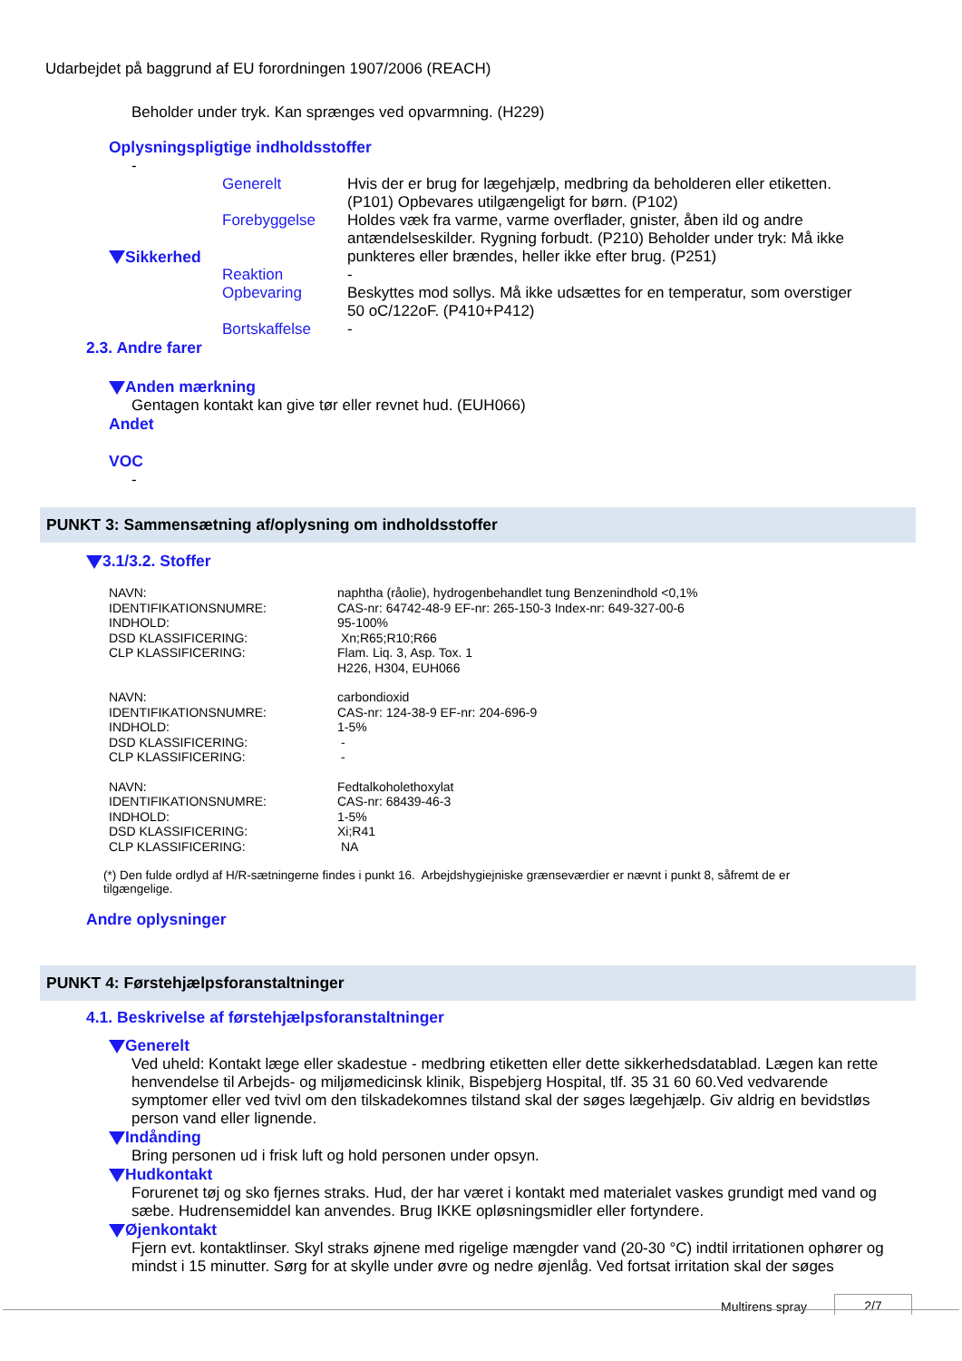Udarbejdet på baggrund af EU forordningen 1907/2006 (REACH)
Beholder under tryk. Kan sprænges ved opvarmning. (H229)
Oplysningspligtige indholdsstoffer
-
| Sikkerhed | Generelt | Hvis der er brug for lægehjælp, medbring da beholderen eller etiketten. (P101) Opbevares utilgængeligt for børn. (P102) |
| | Forebyggelse | Holdes væk fra varme, varme overflader, gnister, åben ild og andre antændelseskilder. Rygning forbudt. (P210) Beholder under tryk: Må ikke punkteres eller brændes, heller ikke efter brug. (P251) |
| | Reaktion | - |
| | Opbevaring | Beskyttes mod sollys. Må ikke udsættes for en temperatur, som overstiger 50 oC/122oF. (P410+P412) |
| | Bortskaffelse | - |
2.3. Andre farer
Anden mærkning
Gentagen kontakt kan give tør eller revnet hud. (EUH066)
Andet
VOC
-
PUNKT 3: Sammensætning af/oplysning om indholdsstoffer
3.1/3.2. Stoffer
| NAVN: | naphtha (råolie), hydrogenbehandlet tung Benzenindhold <0,1% |
| IDENTIFIKATIONSNUMRE: | CAS-nr: 64742-48-9 EF-nr: 265-150-3 Index-nr: 649-327-00-6 |
| INDHOLD: | 95-100% |
| DSD KLASSIFICERING: | Xn;R65;R10;R66 |
| CLP KLASSIFICERING: | Flam. Liq. 3, Asp. Tox. 1 H226, H304, EUH066 |
| NAVN: | carbondioxid |
| IDENTIFIKATIONSNUMRE: | CAS-nr: 124-38-9 EF-nr: 204-696-9 |
| INDHOLD: | 1-5% |
| DSD KLASSIFICERING: | - |
| CLP KLASSIFICERING: | - |
| NAVN: | Fedtalkoholethoxylat |
| IDENTIFIKATIONSNUMRE: | CAS-nr: 68439-46-3 |
| INDHOLD: | 1-5% |
| DSD KLASSIFICERING: | Xi;R41 |
| CLP KLASSIFICERING: | NA |
(*) Den fulde ordlyd af H/R-sætningerne findes i punkt 16. Arbejdshygiejniske grænseværdier er nævnt i punkt 8, såfremt de er tilgængelige.
Andre oplysninger
PUNKT 4: Førstehjælpsforanstaltninger
4.1. Beskrivelse af førstehjælpsforanstaltninger
Generelt
Ved uheld: Kontakt læge eller skadestue - medbring etiketten eller dette sikkerhedsdatablad. Lægen kan rette henvendelse til Arbejds- og miljømedicinsk klinik, Bispebjerg Hospital, tlf. 35 31 60 60.Ved vedvarende symptomer eller ved tvivl om den tilskadekomnes tilstand skal der søges lægehjælp. Giv aldrig en bevidstløs person vand eller lignende.
Indånding
Bring personen ud i frisk luft og hold personen under opsyn.
Hudkontakt
Forurenet tøj og sko fjernes straks. Hud, der har været i kontakt med materialet vaskes grundigt med vand og sæbe. Hudrensemiddel kan anvendes. Brug IKKE opløsningsmidler eller fortyndere.
Øjenkontakt
Fjern evt. kontaktlinser. Skyl straks øjnene med rigelige mængder vand (20-30 °C) indtil irritationen ophører og mindst i 15 minutter. Sørg for at skylle under øvre og nedre øjenlåg. Ved fortsat irritation skal der søges
Multirens spray 2/7